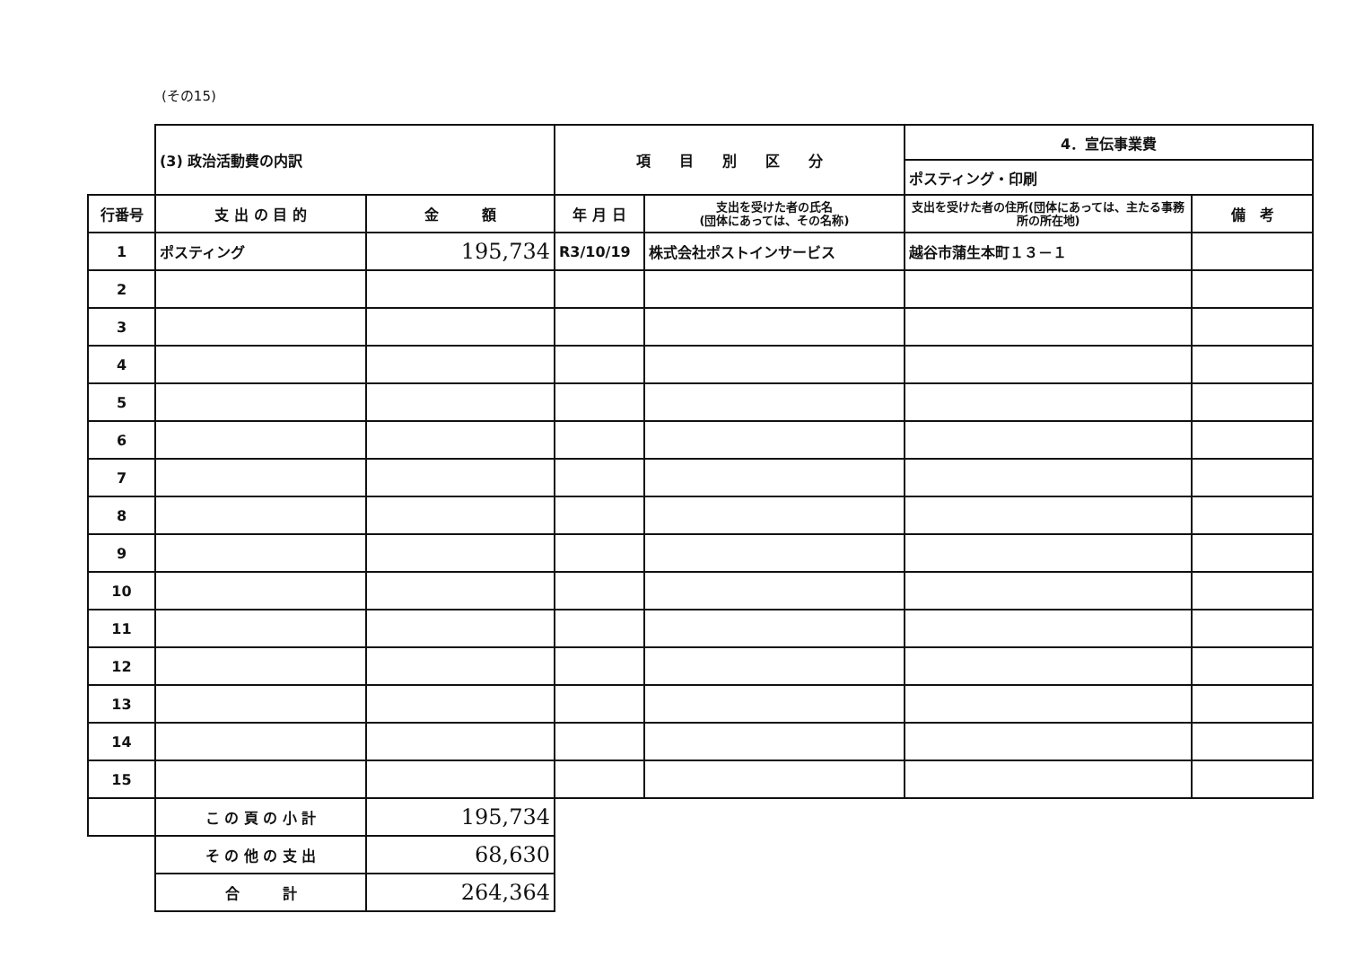(その15)
| | (3) 政治活動費の内訳 | | 項 目 別 区 分 | | 4．宣伝事業費 | |
| | | | | | ポスティング・印刷 | |
| 行番号 | 支 出 の 目 的 | 金 額 | 年 月 日 | 支出を受けた者の氏名 (団体にあっては、その名称) | 支出を受けた者の住所(団体にあっては、主たる事務所の所在地) | 備 考 |
| 1 | ポスティング | 195,734 | R3/10/19 | 株式会社ポストインサービス | 越谷市蒲生本町１３－１ | |
| 2 | | | | | | |
| 3 | | | | | | |
| 4 | | | | | | |
| 5 | | | | | | |
| 6 | | | | | | |
| 7 | | | | | | |
| 8 | | | | | | |
| 9 | | | | | | |
| 10 | | | | | | |
| 11 | | | | | | |
| 12 | | | | | | |
| 13 | | | | | | |
| 14 | | | | | | |
| 15 | | | | | | |
| | こ の 頁 の 小 計 | 195,734 | | | | |
| | そ の 他 の 支 出 | 68,630 | | | | |
| | 合 計 | 264,364 | | | | |